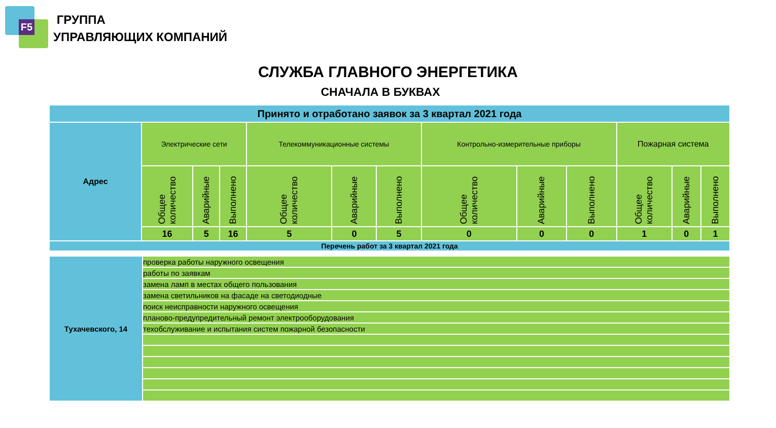F5
ГРУППА
УПРАВЛЯЮЩИХ КОМПАНИЙ
СЛУЖБА ГЛАВНОГО ЭНЕРГЕТИКА
СНАЧАЛА В БУКВАХ
| Принято и отработано заявок за 3 квартал 2021 года | | | | | | | | | | | | |
| --- | --- | --- | --- | --- | --- | --- | --- | --- | --- | --- | --- | --- |
| Адрес | Электрические сети | | | Телекоммуникационные системы | | | Контрольно-измерительные приборы | | | Пожарная система | | |
| | Общее количество | Аварийные | Выполнено | Общее количество | Аварийные | Выполнено | Общее количество | Аварийные | Выполнено | Общее количество | Аварийные | Выполнено |
| | 16 | 5 | 16 | 5 | 0 | 5 | 0 | 0 | 0 | 1 | 0 | 1 |
| Перечень работ за 3 квартал 2021 года | | | | | | | | | | | | |
| Тухачевского, 14 | проверка работы наружного освещения |
| | работы по заявкам |
| | замена ламп в местах общего пользования |
| | замена светильников на фасаде на светодиодные |
| | поиск неисправности наружного освещения |
| | планово-предупредительный ремонт электрооборудования |
| | техобслуживание и испытания систем пожарной безопасности |